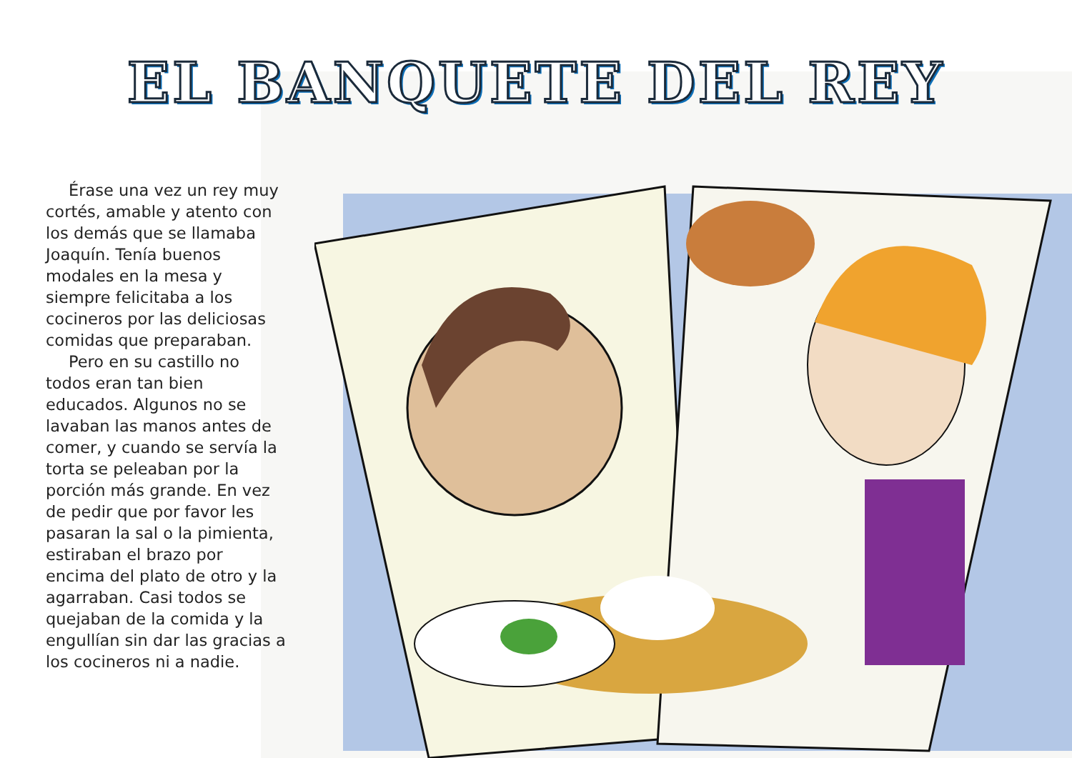EL BANQUETE DEL REY
Érase una vez un rey muy cortés, amable y atento con los demás que se llamaba Joaquín. Tenía buenos modales en la mesa y siempre felicitaba a los cocineros por las deliciosas comidas que preparaban.
Pero en su castillo no todos eran tan bien educados. Algunos no se lavaban las manos antes de comer, y cuando se servía la torta se peleaban por la porción más grande. En vez de pedir que por favor les pasaran la sal o la pimienta, estiraban el brazo por encima del plato de otro y la agarraban. Casi todos se quejaban de la comida y la engullían sin dar las gracias a los cocineros ni a nadie.